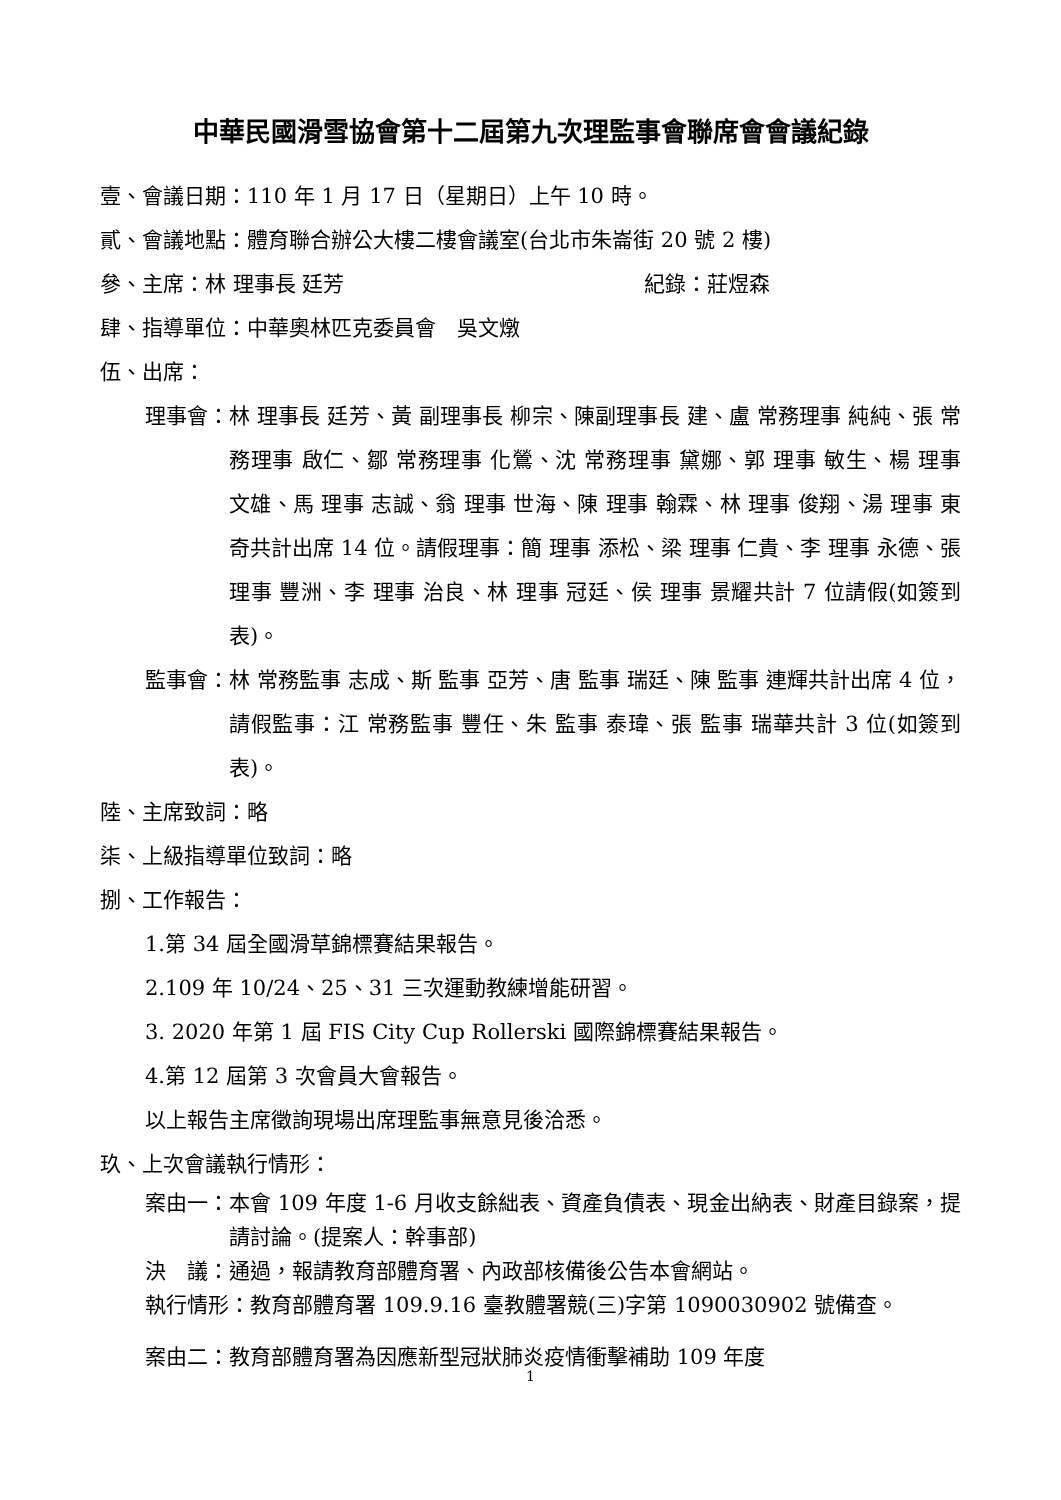中華民國滑雪協會第十二屆第九次理監事會聯席會會議紀錄
壹、會議日期：110 年 1 月 17 日（星期日）上午 10 時。
貳、會議地點：體育聯合辦公大樓二樓會議室(台北市朱崙街 20 號 2 樓)
參、主席：林 理事長 廷芳 紀錄：莊煜森
肆、指導單位：中華奧林匹克委員會　吳文燉
伍、出席：
理事會： 林 理事長 廷芳、黃 副理事長 柳宗、陳副理事長 建、盧 常務理事 純純、張 常務理事 啟仁、鄒 常務理事 化鶯、沈 常務理事 黛娜、郭 理事 敏生、楊 理事 文雄、馬 理事 志誠、翁 理事 世海、陳 理事 翰霖、林 理事 俊翔、湯 理事 東奇共計出席 14 位。請假理事：簡 理事 添松、梁 理事 仁貴、李 理事 永德、張 理事 豐洲、李 理事 治良、林 理事 冠廷、侯 理事 景耀共計 7 位請假(如簽到表)。
監事會： 林 常務監事 志成、斯 監事 亞芳、唐 監事 瑞廷、陳 監事 連輝共計出席 4 位，請假監事：江 常務監事 豐任、朱 監事 泰瑋、張 監事 瑞華共計 3 位(如簽到表)。
陸、主席致詞：略
柒、上級指導單位致詞：略
捌、工作報告：
1.第 34 屆全國滑草錦標賽結果報告。
2.109 年 10/24、25、31 三次運動教練增能研習。
3. 2020 年第 1 屆 FIS City Cup Rollerski 國際錦標賽結果報告。
4.第 12 屆第 3 次會員大會報告。
以上報告主席徵詢現場出席理監事無意見後洽悉。
玖、上次會議執行情形：
案由一： 本會 109 年度 1-6 月收支餘絀表、資產負債表、現金出納表、財產目錄案，提請討論。(提案人：幹事部)
決　議：通過，報請教育部體育署、內政部核備後公告本會網站。
執行情形：教育部體育署 109.9.16 臺教體署競(三)字第 1090030902 號備查。
案由二：教育部體育署為因應新型冠狀肺炎疫情衝擊補助 109 年度
1